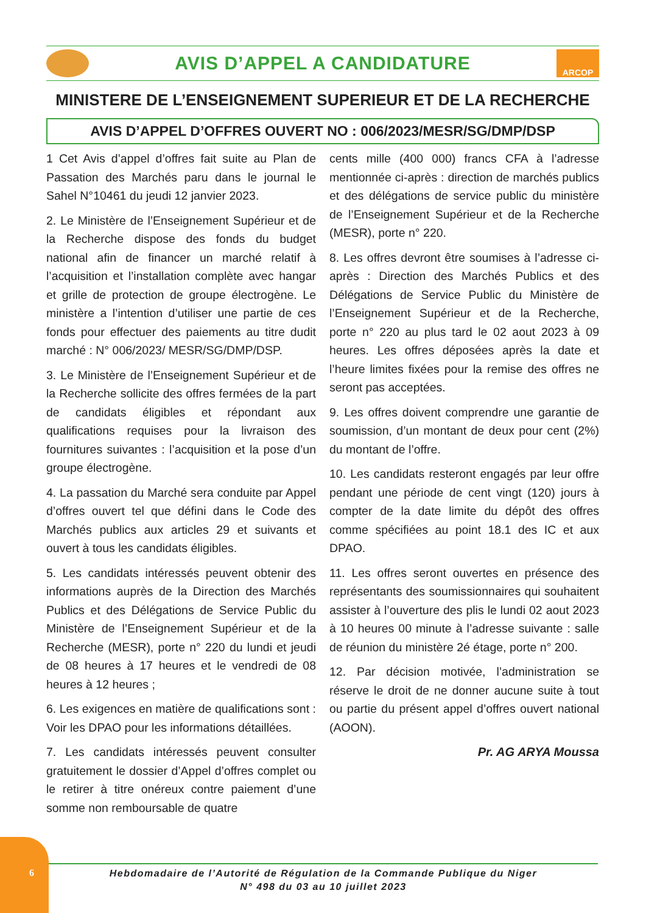AVIS D’APPEL A CANDIDATURE
ARCOP
MINISTERE DE L’ENSEIGNEMENT SUPERIEUR ET DE LA RECHERCHE
AVIS D’APPEL D’OFFRES OUVERT NO : 006/2023/MESR/SG/DMP/DSP
1 Cet Avis d’appel d’offres fait suite au Plan de Passation des Marchés paru dans le journal le Sahel N°10461 du jeudi 12 janvier 2023.
2. Le Ministère de l’Enseignement Supérieur et de la Recherche dispose des fonds du budget national afin de financer un marché relatif à l’acquisition et l’installation complète avec hangar et grille de protection de groupe électrogène. Le ministère a l’intention d’utiliser une partie de ces fonds pour effectuer des paiements au titre dudit marché : N° 006/2023/ MESR/SG/DMP/DSP.
3. Le Ministère de l’Enseignement Supérieur et de la Recherche sollicite des offres fermées de la part de candidats éligibles et répondant aux qualifications requises pour la livraison des fournitures suivantes : l’acquisition et la pose d’un groupe électrogène.
4. La passation du Marché sera conduite par Appel d’offres ouvert tel que défini dans le Code des Marchés publics aux articles 29 et suivants et ouvert à tous les candidats éligibles.
5. Les candidats intéressés peuvent obtenir des informations auprès de la Direction des Marchés Publics et des Délégations de Service Public du Ministère de l’Enseignement Supérieur et de la Recherche (MESR), porte n° 220 du lundi et jeudi de 08 heures à 17 heures et le vendredi de 08 heures à 12 heures ;
6. Les exigences en matière de qualifications sont : Voir les DPAO pour les informations détaillées.
7. Les candidats intéressés peuvent consulter gratuitement le dossier d’Appel d’offres complet ou le retirer à titre onéreux contre paiement d’une somme non remboursable de quatre
cents mille (400 000) francs CFA à l’adresse mentionnée ci-après : direction de marchés publics et des délégations de service public du ministère de l’Enseignement Supérieur et de la Recherche (MESR), porte n° 220.
8. Les offres devront être soumises à l’adresse ci-après : Direction des Marchés Publics et des Délégations de Service Public du Ministère de l’Enseignement Supérieur et de la Recherche, porte n° 220 au plus tard le 02 aout 2023 à 09 heures. Les offres déposées après la date et l’heure limites fixées pour la remise des offres ne seront pas acceptées.
9. Les offres doivent comprendre une garantie de soumission, d’un montant de deux pour cent (2%) du montant de l’offre.
10. Les candidats resteront engagés par leur offre pendant une période de cent vingt (120) jours à compter de la date limite du dépôt des offres comme spécifiées au point 18.1 des IC et aux DPAO.
11. Les offres seront ouvertes en présence des représentants des soumissionnaires qui souhaitent assister à l’ouverture des plis le lundi 02 aout 2023 à 10 heures 00 minute à l’adresse suivante : salle de réunion du ministère 2é étage, porte n° 200.
12. Par décision motivée, l’administration se réserve le droit de ne donner aucune suite à tout ou partie du présent appel d’offres ouvert national (AOON).
Pr. AG ARYA Moussa
6
Hebdomadaire de l’Autorité de Régulation de la Commande Publique du Niger
N° 498 du 03 au 10 juillet 2023